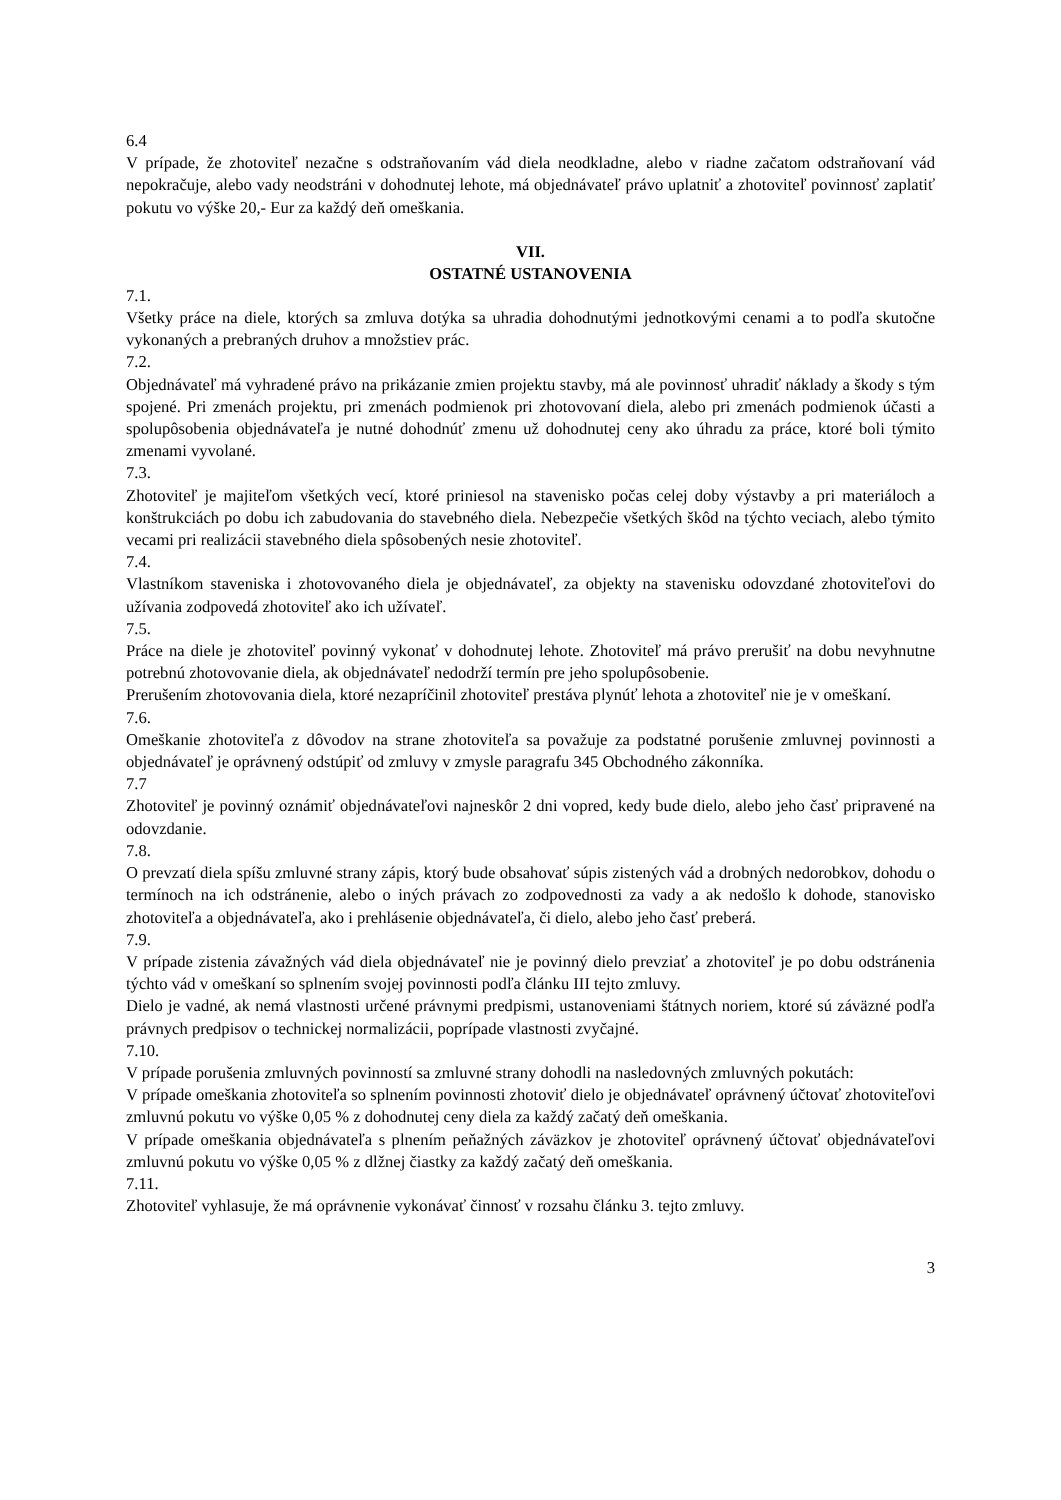6.4
V prípade, že zhotoviteľ nezačne s odstraňovaním vád diela neodkladne, alebo v riadne začatom odstraňovaní vád nepokračuje, alebo vady neodstráni v dohodnutej lehote, má objednávateľ právo uplatniť a zhotoviteľ povinnosť zaplatiť pokutu vo výške 20,- Eur za každý deň omeškania.
VII.
OSTATNÉ USTANOVENIA
7.1.
Všetky práce na diele, ktorých sa zmluva dotýka sa uhradia dohodnutými jednotkovými cenami a to podľa skutočne vykonaných a prebraných druhov a množstiev prác.
7.2.
Objednávateľ má vyhradené právo na prikázanie zmien projektu stavby, má ale povinnosť uhradiť náklady a škody s tým spojené. Pri zmenách projektu, pri zmenách podmienok pri zhotovovaní diela, alebo pri zmenách podmienok účasti a spolupôsobenia objednávateľa je nutné dohodnúť zmenu už dohodnutej ceny ako úhradu za práce, ktoré boli týmito zmenami vyvolané.
7.3.
Zhotoviteľ je majiteľom všetkých vecí, ktoré priniesol na stavenisko počas celej doby výstavby a pri materiáloch a konštrukciách po dobu ich zabudovania do stavebného diela. Nebezpečie všetkých škôd na týchto veciach, alebo týmito vecami pri realizácii stavebného diela spôsobených nesie zhotoviteľ.
7.4.
Vlastníkom staveniska i zhotovovaného diela je objednávateľ, za objekty na stavenisku odovzdané zhotoviteľovi do užívania zodpovedá zhotoviteľ ako ich užívateľ.
7.5.
Práce na diele je zhotoviteľ povinný vykonať v dohodnutej lehote. Zhotoviteľ má právo prerušiť na dobu nevyhnutne potrebnú zhotovovanie diela, ak objednávateľ nedodrží termín pre jeho spolupôsobenie.
Prerušením zhotovovania diela, ktoré nezapríčinil zhotoviteľ prestáva plynúť lehota a zhotoviteľ nie je v omeškaní.
7.6.
Omeškanie zhotoviteľa z dôvodov na strane zhotoviteľa sa považuje za podstatné porušenie zmluvnej povinnosti a objednávateľ je oprávnený odstúpiť od zmluvy v zmysle paragrafu 345 Obchodného zákonníka.
7.7
Zhotoviteľ je povinný oznámiť objednávateľovi najneskôr 2 dni vopred, kedy bude dielo, alebo jeho časť pripravené na odovzdanie.
7.8.
O prevzatí diela spíšu zmluvné strany zápis, ktorý bude obsahovať súpis zistených vád a drobných nedorobkov, dohodu o termínoch na ich odstránenie, alebo o iných právach zo zodpovednosti za vady a ak nedošlo k dohode, stanovisko zhotoviteľa a objednávateľa, ako i prehlásenie objednávateľa, či dielo, alebo jeho časť preberá.
7.9.
V prípade zistenia závažných vád diela objednávateľ nie je povinný dielo prevziať a zhotoviteľ je po dobu odstránenia týchto vád v omeškaní so splnením svojej povinnosti podľa článku III tejto zmluvy.
Dielo je vadné, ak nemá vlastnosti určené právnymi predpismi, ustanoveniami štátnych noriem, ktoré sú záväzné podľa právnych predpisov o technickej normalizácii, poprípade vlastnosti zvyčajné.
7.10.
V prípade porušenia zmluvných povinností sa zmluvné strany dohodli na nasledovných zmluvných pokutách:
V prípade omeškania zhotoviteľa so splnením povinnosti zhotoviť dielo je objednávateľ oprávnený účtovať zhotoviteľovi zmluvnú pokutu vo výške 0,05 % z dohodnutej ceny diela za každý začatý deň omeškania.
V prípade omeškania objednávateľa s plnením peňažných záväzkov je zhotoviteľ oprávnený účtovať objednávateľovi zmluvnú pokutu vo výške 0,05 % z dlžnej čiastky za každý začatý deň omeškania.
7.11.
Zhotoviteľ vyhlasuje, že má oprávnenie vykonávať činnosť v rozsahu článku 3. tejto zmluvy.
3